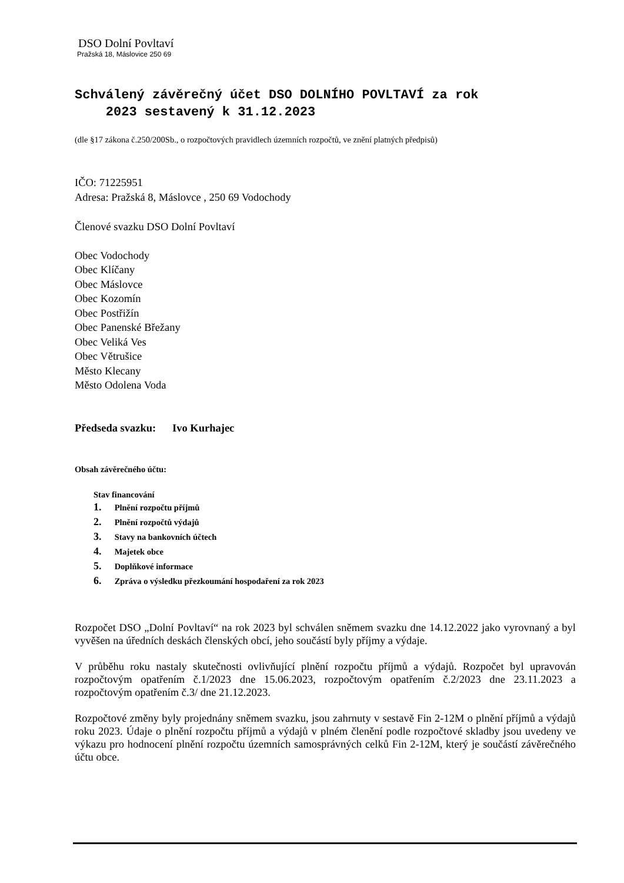DSO Dolní Povltaví
Pražská 18, Máslovice 250 69
Schválený závěrečný účet DSO DOLNÍHO POVLTAVÍ za rok
2023 sestavený k 31.12.2023
(dle §17 zákona č.250/200Sb., o rozpočtových pravidlech územních rozpočtů, ve znění platných předpisů)
IČO: 71225951
Adresa: Pražská 8, Máslovce , 250 69 Vodochody
Členové svazku DSO Dolní Povltaví
Obec Vodochody
Obec Klíčany
Obec Máslovce
Obec Kozomín
Obec Postřižín
Obec Panenské Břežany
Obec Veliká Ves
Obec Větrušice
Město Klecany
Město Odolena Voda
Předseda svazku: Ivo Kurhajec
Obsah závěrečného účtu:
Stav financování
1. Plnění rozpočtu příjmů
2. Plnění rozpočtů výdajů
3. Stavy na bankovních účtech
4. Majetek obce
5. Doplňkové informace
6. Zpráva o výsledku přezkoumání hospodaření za rok 2023
Rozpočet DSO „Dolní Povltaví“ na rok 2023 byl schválen sněmem svazku dne 14.12.2022 jako vyrovnaný a byl vyvěšen na úředních deskách členských obcí, jeho součástí byly příjmy a výdaje.
V průběhu roku nastaly skutečnosti ovlivňující plnění rozpočtu příjmů a výdajů. Rozpočet byl upravován rozpočtovým opatřením č.1/2023 dne 15.06.2023, rozpočtovým opatřením č.2/2023 dne 23.11.2023 a rozpočtovým opatřením č.3/ dne 21.12.2023.
Rozpočtové změny byly projednány sněmem svazku, jsou zahrnuty v sestavě Fin 2-12M o plnění příjmů a výdajů roku 2023. Údaje o plnění rozpočtu příjmů a výdajů v plném členění podle rozpočtové skladby jsou uvedeny ve výkazu pro hodnocení plnění rozpočtu územních samosprávných celků Fin 2-12M, který je součástí závěrečného účtu obce.